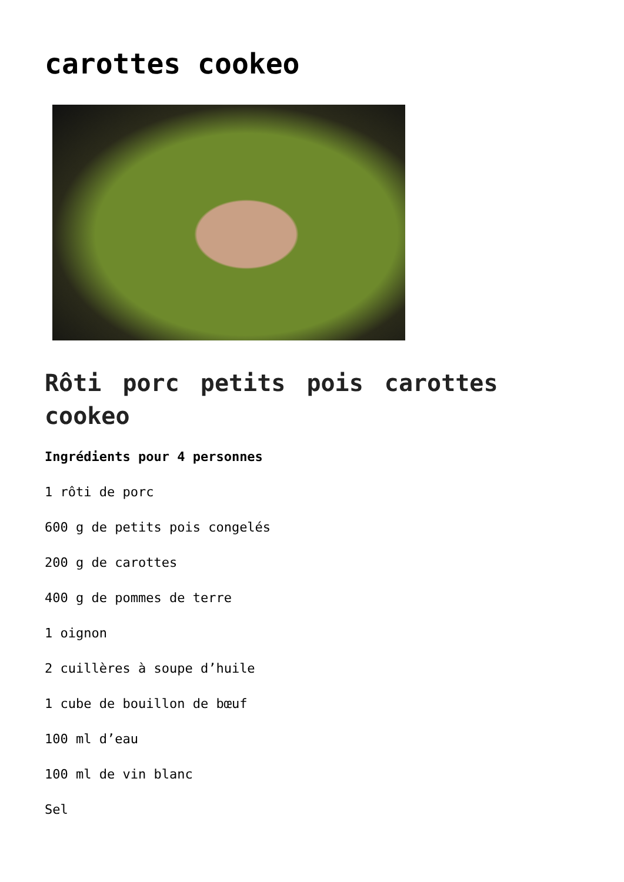carottes cookeo
Rôti porc petits pois carottes cookeo
Ingrédients pour 4 personnes
1 rôti de porc
600 g de petits pois congelés
200 g de carottes
400 g de pommes de terre
1 oignon
2 cuillères à soupe d’huile
1 cube de bouillon de bœuf
100 ml d’eau
100 ml de vin blanc
Sel